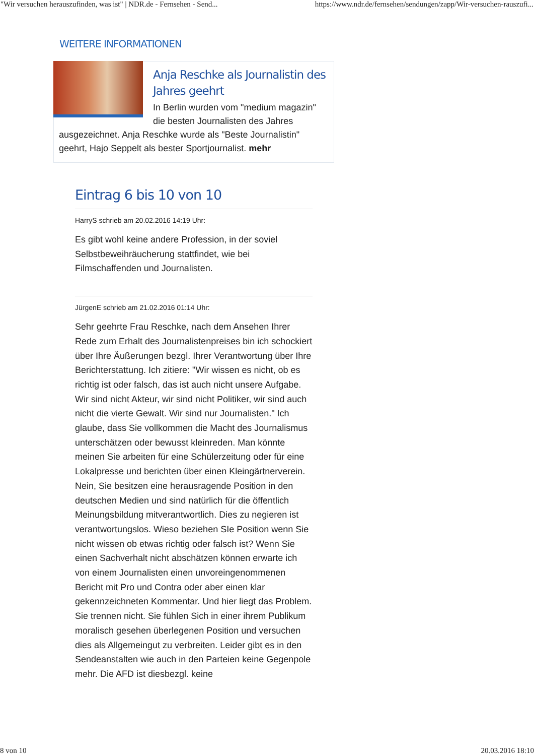"Wir versuchen herauszufinden, was ist" | NDR.de - Fernsehen - Send... https://www.ndr.de/fernsehen/sendungen/zapp/Wir-versuchen-rauszufi...
WEITERE INFORMATIONEN
Anja Reschke als Journalistin des Jahres geehrt
In Berlin wurden vom "medium magazin" die besten Journalisten des Jahres ausgezeichnet. Anja Reschke wurde als "Beste Journalistin" geehrt, Hajo Seppelt als bester Sportjournalist. mehr
Eintrag 6 bis 10 von 10
HarryS schrieb am 20.02.2016 14:19 Uhr:
Es gibt wohl keine andere Profession, in der soviel Selbstbeweihräucherung stattfindet, wie bei Filmschaffenden und Journalisten.
JürgenE schrieb am 21.02.2016 01:14 Uhr:
Sehr geehrte Frau Reschke, nach dem Ansehen Ihrer Rede zum Erhalt des Journalistenpreises bin ich schockiert über Ihre Äußerungen bezgl. Ihrer Verantwortung über Ihre Berichterstattung. Ich zitiere: "Wir wissen es nicht, ob es richtig ist oder falsch, das ist auch nicht unsere Aufgabe. Wir sind nicht Akteur, wir sind nicht Politiker, wir sind auch nicht die vierte Gewalt. Wir sind nur Journalisten." Ich glaube, dass Sie vollkommen die Macht des Journalismus unterschätzen oder bewusst kleinreden. Man könnte meinen Sie arbeiten für eine Schülerzeitung oder für eine Lokalpresse und berichten über einen Kleingärtnerverein. Nein, Sie besitzen eine herausragende Position in den deutschen Medien und sind natürlich für die öffentlich Meinungsbildung mitverantwortlich. Dies zu negieren ist verantwortungslos. Wieso beziehen SIe Position wenn Sie nicht wissen ob etwas richtig oder falsch ist? Wenn Sie einen Sachverhalt nicht abschätzen können erwarte ich von einem Journalisten einen unvoreingenommenen Bericht mit Pro und Contra oder aber einen klar gekennzeichneten Kommentar. Und hier liegt das Problem. Sie trennen nicht. Sie fühlen Sich in einer ihrem Publikum moralisch gesehen überlegenen Position und versuchen dies als Allgemeingut zu verbreiten. Leider gibt es in den Sendeanstalten wie auch in den Parteien keine Gegenpole mehr. Die AFD ist diesbezgl. keine
8 von 10 20.03.2016 18:10